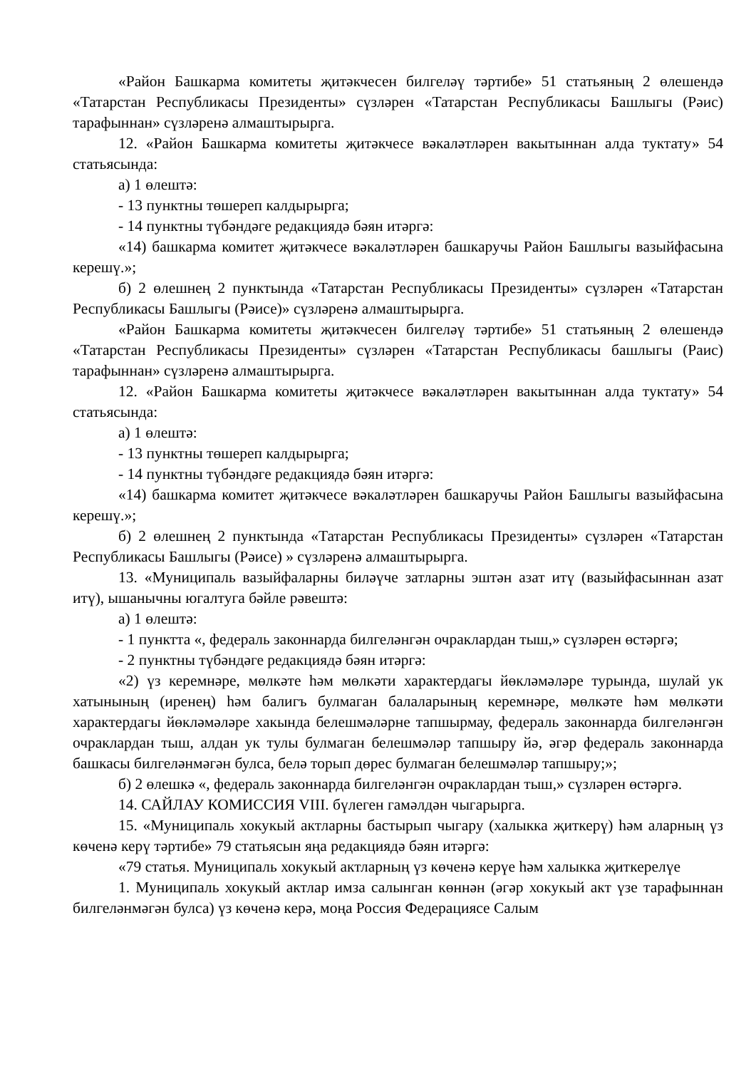«Район Башкарма комитеты җитәкчесен билгеләү тәртибе» 51 статьяның 2 өлешендә «Татарстан Республикасы Президенты» сүзләрен «Татарстан Республикасы Башлыгы (Рәис) тарафыннан» сүзләренә алмаштырырга.
12. «Район Башкарма комитеты җитәкчесе вәкаләтләрен вакытыннан алда туктату» 54 статьясында:
а) 1 өлештә:
- 13 пунктны төшереп калдырырга;
- 14 пунктны түбәндәге редакциядә бәян итәргә:
«14) башкарма комитет җитәкчесе вәкаләтләрен башкаручы Район Башлыгы вазыйфасына керешү.»;
б) 2 өлешнең 2 пунктында «Татарстан Республикасы Президенты» сүзләрен «Татарстан Республикасы Башлыгы (Рәисе)» сүзләренә алмаштырырга.
«Район Башкарма комитеты җитәкчесен билгеләү тәртибе» 51 статьяның 2 өлешендә «Татарстан Республикасы Президенты» сүзләрен «Татарстан Республикасы башлыгы (Раис) тарафыннан» сүзләренә алмаштырырга.
12. «Район Башкарма комитеты җитәкчесе вәкаләтләрен вакытыннан алда туктату» 54 статьясында:
а) 1 өлештә:
- 13 пунктны төшереп калдырырга;
- 14 пунктны түбәндәге редакциядә бәян итәргә:
«14) башкарма комитет җитәкчесе вәкаләтләрен башкаручы Район Башлыгы вазыйфасына керешү.»;
б) 2 өлешнең 2 пунктында «Татарстан Республикасы Президенты» сүзләрен «Татарстан Республикасы Башлыгы (Рәисе) » сүзләренә алмаштырырга.
13. «Муниципаль вазыйфаларны биләүче затларны эштән азат итү (вазыйфасыннан азат итү), ышанычны югалтуга бәйле рәвештә:
а) 1 өлештә:
- 1 пунктта «, федераль законнарда билгеләнгән очраклардан тыш,» сүзләрен өстәргә;
- 2 пунктны түбәндәге редакциядә бәян итәргә:
«2) үз керемнәре, мөлкәте һәм мөлкәти характердагы йөкләмәләре турында, шулай ук хатынының (иренең) һәм балигъ булмаган балаларының керемнәре, мөлкәте һәм мөлкәти характердагы йөкләмәләре хакында белешмәләрне тапшырмау, федераль законнарда билгеләнгән очраклардан тыш, алдан ук тулы булмаган белешмәләр тапшыру йә, әгәр федераль законнарда башкасы билгеләнмәгән булса, белә торып дөрес булмаган белешмәләр тапшыру;»;
б) 2 өлешкә «, федераль законнарда билгеләнгән очраклардан тыш,» сүзләрен өстәргә.
14. САЙЛАУ КОМИССИЯ VIII. бүлеген гамәлдән чыгарырга.
15. «Муниципаль хокукый актларны бастырып чыгару (халыкка җиткерү) һәм аларның үз көченә керү тәртибе» 79 статьясын яңа редакциядә бәян итәргә:
«79 статья. Муниципаль хокукый актларның үз көченә керүе һәм халыкка җиткерелүе
1. Муниципаль хокукый актлар имза салынган көннән (әгәр хокукый акт үзе тарафыннан билгеләнмәгән булса) үз көченә керә, моңа Россия Федерациясе Салым